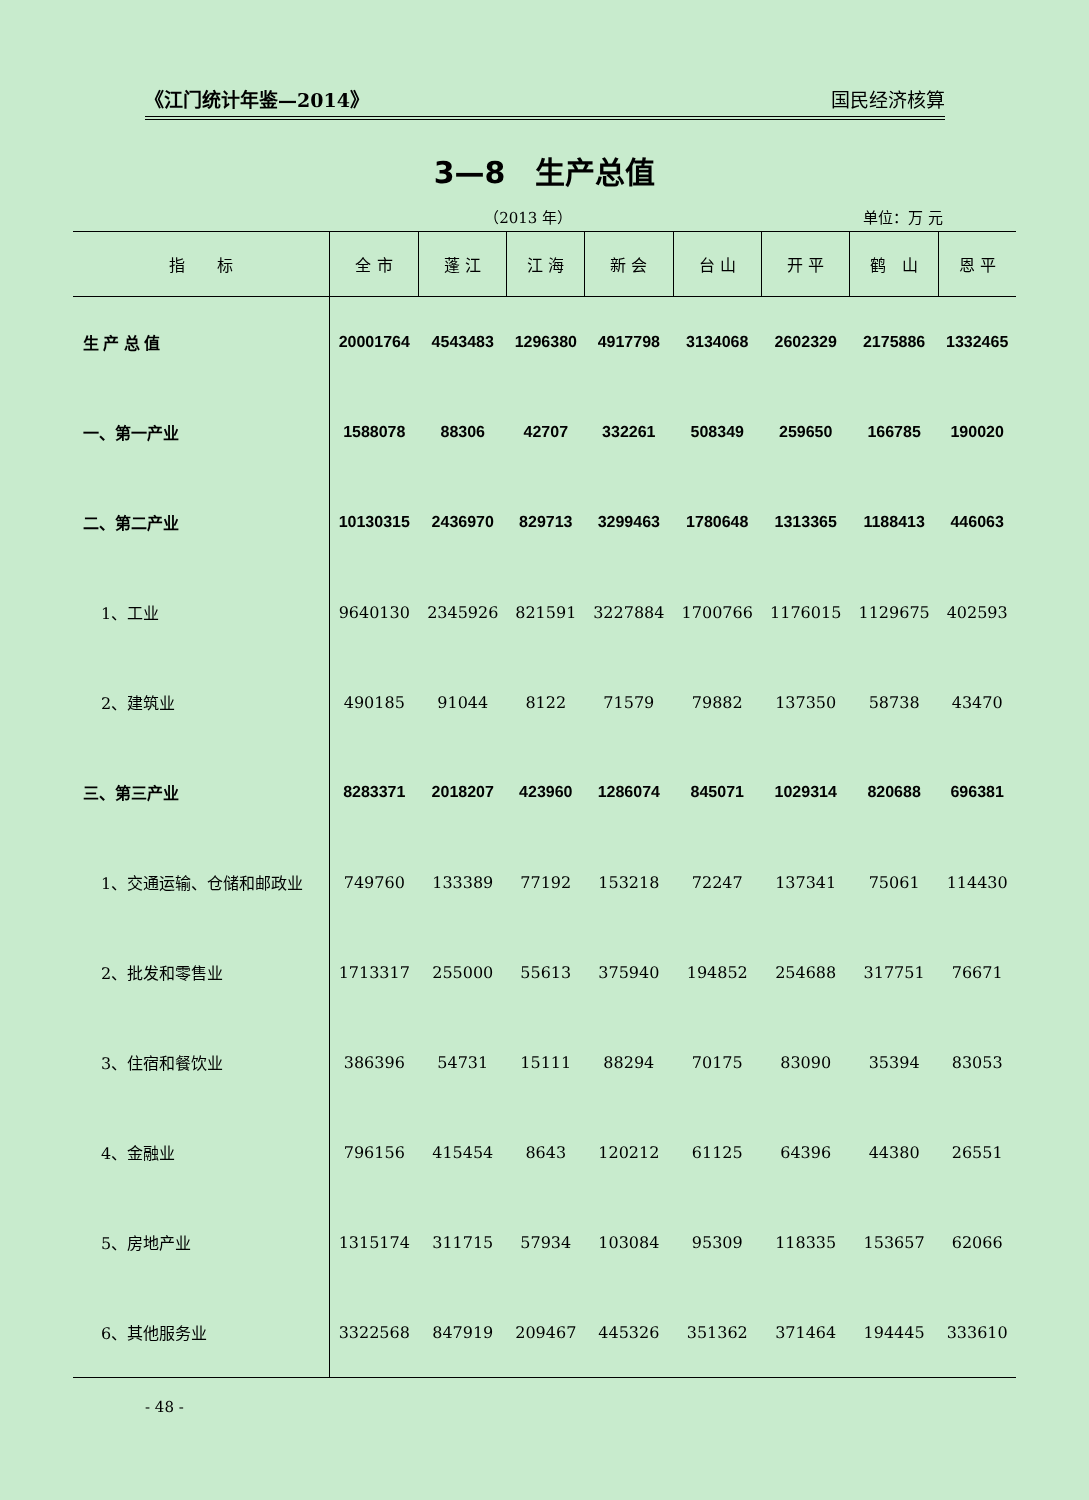《江门统计年鉴—2014》 国民经济核算
3—8　生产总值
（2013 年） 单位：万 元
| 指 标 | 全 市 | 蓬 江 | 江 海 | 新 会 | 台 山 | 开 平 | 鹤 山 | 恩 平 |
| --- | --- | --- | --- | --- | --- | --- | --- | --- |
| 生 产 总 值 | 20001764 | 4543483 | 1296380 | 4917798 | 3134068 | 2602329 | 2175886 | 1332465 |
| 一、第一产业 | 1588078 | 88306 | 42707 | 332261 | 508349 | 259650 | 166785 | 190020 |
| 二、第二产业 | 10130315 | 2436970 | 829713 | 3299463 | 1780648 | 1313365 | 1188413 | 446063 |
| 1、工业 | 9640130 | 2345926 | 821591 | 3227884 | 1700766 | 1176015 | 1129675 | 402593 |
| 2、建筑业 | 490185 | 91044 | 8122 | 71579 | 79882 | 137350 | 58738 | 43470 |
| 三、第三产业 | 8283371 | 2018207 | 423960 | 1286074 | 845071 | 1029314 | 820688 | 696381 |
| 1、交通运输、仓储和邮政业 | 749760 | 133389 | 77192 | 153218 | 72247 | 137341 | 75061 | 114430 |
| 2、批发和零售业 | 1713317 | 255000 | 55613 | 375940 | 194852 | 254688 | 317751 | 76671 |
| 3、住宿和餐饮业 | 386396 | 54731 | 15111 | 88294 | 70175 | 83090 | 35394 | 83053 |
| 4、金融业 | 796156 | 415454 | 8643 | 120212 | 61125 | 64396 | 44380 | 26551 |
| 5、房地产业 | 1315174 | 311715 | 57934 | 103084 | 95309 | 118335 | 153657 | 62066 |
| 6、其他服务业 | 3322568 | 847919 | 209467 | 445326 | 351362 | 371464 | 194445 | 333610 |
- 48 -